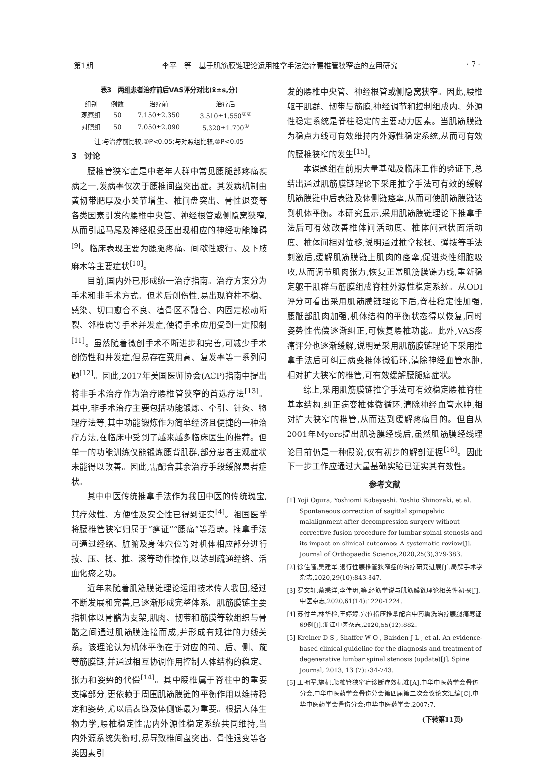第1期 李平　等　基于肌筋膜链理论运用推拿手法治疗腰椎管狭窄症的应用研究 · 7 ·
表3　两组患者治疗前后VAS评分对比(x̄±s,分)
| 组别 | 例数 | 治疗前 | 治疗后 |
| --- | --- | --- | --- |
| 观察组 | 50 | 7.150±2.350 | 3.510±1.550<sup>①②</sup> |
| 对照组 | 50 | 7.050±2.090 | 5.320±1.700<sup>①</sup> |
注:与治疗前比较,①P<0.05;与对照组比较,②P<0.05
3　讨论
腰椎管狭窄症是中老年人群中常见腰腿部疼痛疾病之一,发病率仅次于腰椎间盘突出症。其发病机制由黄韧带肥厚及小关节增生、椎间盘突出、骨性退变等各类因素引发的腰椎中央管、神经根管或侧隐窝狭窄,从而引起马尾及神经根受压出现相应的神经功能障碍<sup>[9]</sup>。临床表现主要为腰腿疼痛、间歇性跛行、及下肢麻木等主要症状<sup>[10]</sup>。
目前,国内外已形成统一治疗指南。治疗方案分为手术和非手术方式。但术后创伤性,易出现脊柱不稳、感染、切口愈合不良、植骨区不融合、内固定松动断裂、邻椎病等手术并发症,使得手术应用受到一定限制<sup>[11]</sup>。虽然随着微创手术不断进步和完善,可减少手术创伤性和并发症,但易存在费用高、复发率等一系列问题<sup>[12]</sup>。因此,2017年美国医师协会(ACP)指南中提出将非手术治疗作为治疗腰椎管狭窄的首选疗法<sup>[13]</sup>。其中,非手术治疗主要包括功能锻炼、牵引、针灸、物理疗法等,其中功能锻炼作为简单经济且便捷的一种治疗方法,在临床中受到了越来越多临床医生的推荐。但单一的功能训练仅能锻炼腰背肌群,部分患者主观症状未能得以改善。因此,需配合其余治疗手段缓解患者症状。
其中中医传统推拿手法作为我国中医的传统瑰宝,其疗效性、方便性及安全性已得到证实<sup>[4]</sup>。祖国医学将腰椎管狭窄归属于“痹证”“腰痛”等范畴。推拿手法可通过经络、脏腑及身体穴位等对机体相应部分进行按、压、揉、推、滚等动作操作,以达到疏通经络、活血化瘀之功。
近年来随着肌筋膜链理论运用技术传人我国,经过不断发展和完善,已逐渐形成完整体系。肌筋膜链主要指机体以骨骼为支架,肌肉、韧带和筋膜等软组织与骨骼之间通过肌筋膜连接而成,并形成有规律的力线关系。该理论认为机体平衡在于对应的前、后、侧、旋等筋膜链,并通过相互协调作用控制人体结构的稳定、张力和姿势的代偿<sup>[14]</sup>。其中腰椎属于脊柱中的重要支撑部分,更依赖于周围肌筋膜链的平衡作用以维持稳定和姿势,尤以后表链及体侧链最为重要。根据人体生物力学,腰椎稳定性需内外源性稳定系统共同维持,当内外源系统失衡时,易导致椎间盘突出、骨性退变等各类因素引
发的腰椎中央管、神经根管或侧隐窝狭窄。因此,腰椎躯干肌群、韧带与筋膜,神经调节和控制组成内、外源性稳定系统是脊柱稳定的主要动力因素。当肌筋膜链为稳点力线可有效维持内外源性稳定系统,从而可有效的腰椎狭窄的发生<sup>[15]</sup>。
本课题组在前期大量基础及临床工作的验证下,总结出通过肌筋膜链理论下采用推拿手法可有效的缓解肌筋膜链中后表链及体侧链痉挛,从而可使肌筋膜链达到机体平衡。本研究显示,采用肌筋膜链理论下推拿手法后可有效改善椎体间活动度、椎体间冠状面活动度、椎体间相对位移,说明通过推拿按揉、弹拨等手法刺激后,缓解肌筋膜链上肌肉的痉挛,促进炎性细胞吸收,从而调节肌肉张力,恢复正常肌筋膜链力线,重新稳定躯干肌群与筋膜组成脊柱外源性稳定系统。从ODI评分可看出采用肌筋膜链理论下后,脊柱稳定性加强,腰骶部肌肉加强,机体结构的平衡状态得以恢复,同时姿势性代偿逐渐纠正,可恢复腰椎功能。此外,VAS疼痛评分也逐渐缓解,说明是采用肌筋膜链理论下采用推拿手法后可纠正病变椎体微循环,清除神经血管水肿,相对扩大狭窄的椎管,可有效缓解腰腿痛症状。
综上,采用肌筋膜链推拿手法可有效稳定腰椎脊柱基本结构,纠正病变椎体微循环,清除神经血管水肿,相对扩大狭窄的椎管,从而达到缓解疼痛目的。但自从2001年Myers提出肌筋膜经线后,虽然肌筋膜经线理论目前仍是一种假说,仅有初步的解剖证据<sup>[16]</sup>。因此下一步工作应通过大量基础实验已证实其有效性。
参考文献
[1] Yoji Ogura, Yoshiomi Kobayashi, Yoshio Shinozaki, et al. Spontaneous correction of sagittal spinopelvic malalignment after decompression surgery without corrective fusion procedure for lumbar spinal stenosis and its impact on clinical outcomes: A systematic review[J]. Journal of Orthopaedic Science,2020,25(3),379-383.
[2] 徐佳隆,吴建军.退行性腰椎管狭窄症的治疗研究进展[J].局解手术学杂志,2020,29(10):843-847.
[3] 罗文轩,蔡秉洋,李佳玥,等.经筋学说与肌筋膜链理论相关性初探[J].中医杂志,2020,61(14):1220-1224.
[4] 苏付兰,林华检,王婷婷.穴位指压推拿配合中药熏洗治疗腰腿痛寒证69例[J].浙江中医杂志,2020,55(12):882.
[5] Kreiner D S , Shaffer W O , Baisden J L , et al. An evidence-based clinical guideline for the diagnosis and treatment of degenerative lumbar spinal stenosis (update)[J]. Spine Journal, 2013, 13 (7):734-743.
[6] 王拥军,施杞.腰椎管狭窄症诊断疗效标准[A].中华中医药学会骨伤分会.中华中医药学会骨伤分会第四届第二次会议论文汇编[C].中华中医药学会骨伤分会:中华中医药学会,2007:7.
(下转第11页)